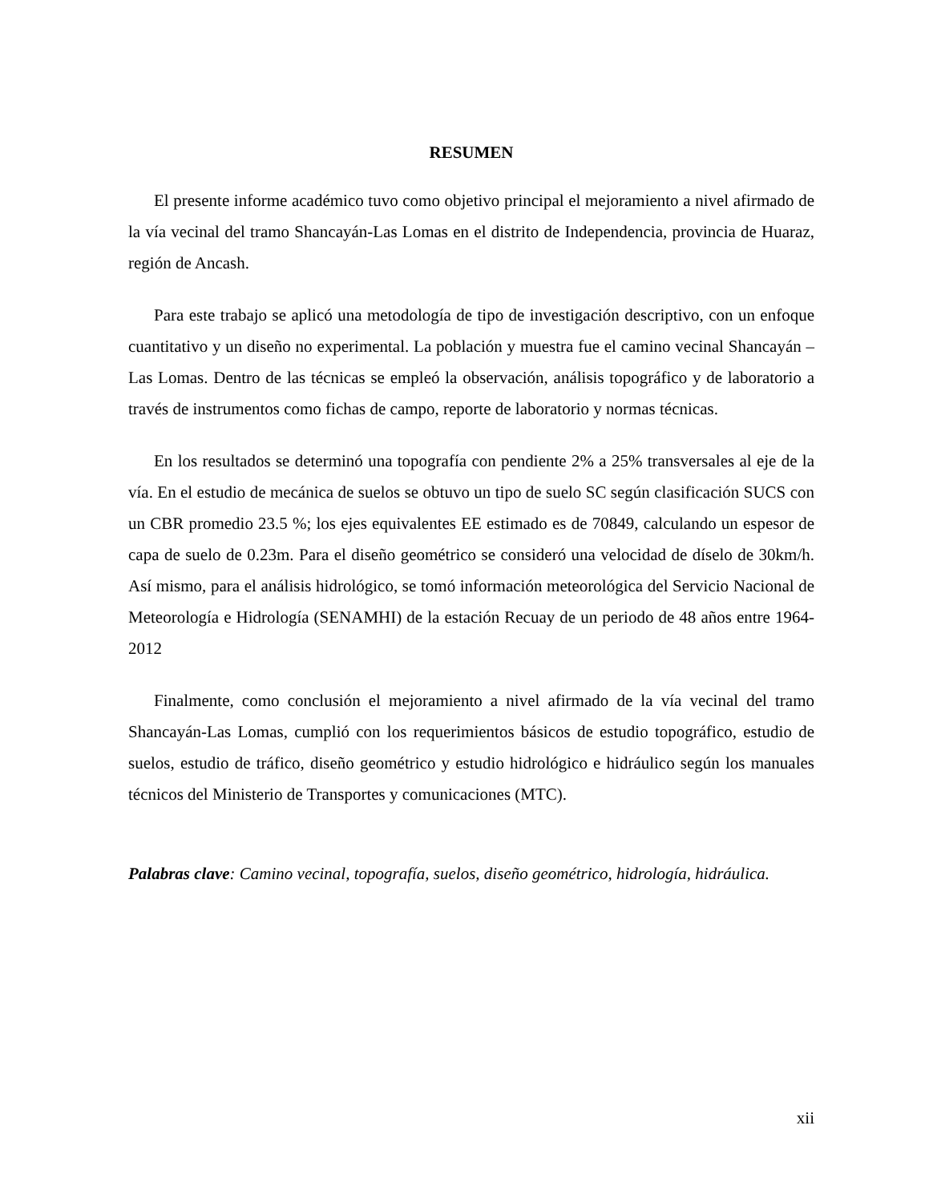RESUMEN
El presente informe académico tuvo como objetivo principal el mejoramiento a nivel afirmado de la vía vecinal del tramo Shancayán-Las Lomas en el distrito de Independencia, provincia de Huaraz, región de Ancash.
Para este trabajo se aplicó una metodología de tipo de investigación descriptivo, con un enfoque cuantitativo y un diseño no experimental. La población y muestra fue el camino vecinal Shancayán – Las Lomas. Dentro de las técnicas se empleó la observación, análisis topográfico y de laboratorio a través de instrumentos como fichas de campo, reporte de laboratorio y normas técnicas.
En los resultados se determinó una topografía con pendiente 2% a 25% transversales al eje de la vía. En el estudio de mecánica de suelos se obtuvo un tipo de suelo SC según clasificación SUCS con un CBR promedio 23.5 %; los ejes equivalentes EE estimado es de 70849, calculando un espesor de capa de suelo de 0.23m. Para el diseño geométrico se consideró una velocidad de díselo de 30km/h. Así mismo, para el análisis hidrológico, se tomó información meteorológica del Servicio Nacional de Meteorología e Hidrología (SENAMHI) de la estación Recuay de un periodo de 48 años entre 1964-2012
Finalmente, como conclusión el mejoramiento a nivel afirmado de la vía vecinal del tramo Shancayán-Las Lomas, cumplió con los requerimientos básicos de estudio topográfico, estudio de suelos, estudio de tráfico, diseño geométrico y estudio hidrológico e hidráulico según los manuales técnicos del Ministerio de Transportes y comunicaciones (MTC).
Palabras clave: Camino vecinal, topografía, suelos, diseño geométrico, hidrología, hidráulica.
xii